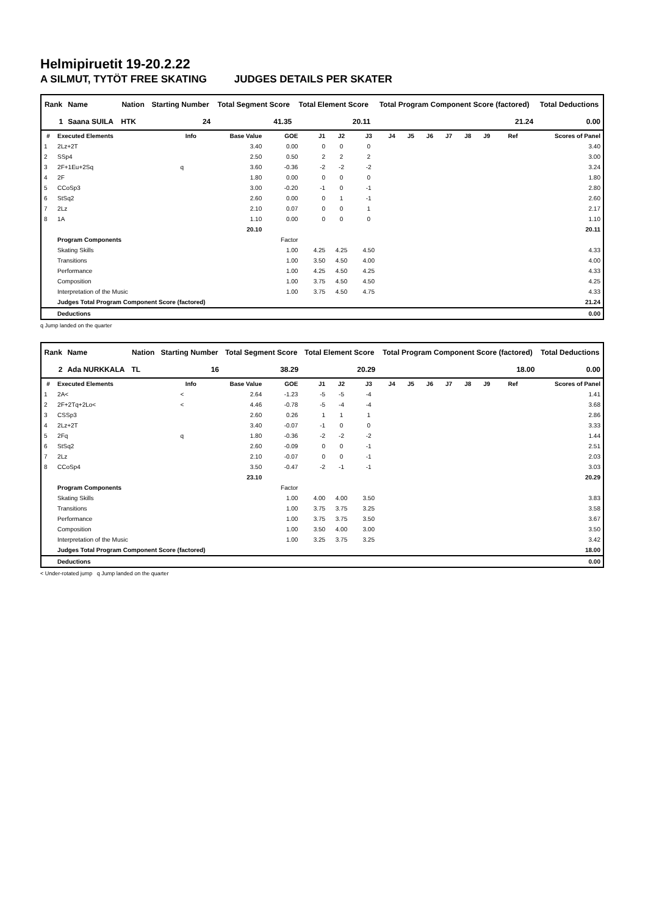Helmipiruetit 19-20.2.22
A SILMUT, TYTÖT FREE SKATING JUDGES DETAILS PER SKATER
| Rank | Name | Nation | Starting Number | Total Segment Score | Total Element Score | Total Program Component Score (factored) | Total Deductions |
| --- | --- | --- | --- | --- | --- | --- | --- |
| 1 | Saana SUILA | HTK | 24 | 41.35 | 20.11 | 21.24 | 0.00 |
| # | Executed Elements | Info | Base Value | GOE | J1 | J2 | J3 | J4 | J5 | J6 | J7 | J8 | J9 | Ref | Scores of Panel |
| --- | --- | --- | --- | --- | --- | --- | --- | --- | --- | --- | --- | --- | --- | --- | --- |
| 1 | 2Lz+2T | | 3.40 | 0.00 | 0 | 0 | 0 | | | | | | | | 3.40 |
| 2 | SSp4 | | 2.50 | 0.50 | 2 | 2 | 2 | | | | | | | | 3.00 |
| 3 | 2F+1Eu+2Sq | q | 3.60 | -0.36 | -2 | -2 | -2 | | | | | | | | 3.24 |
| 4 | 2F | | 1.80 | 0.00 | 0 | 0 | 0 | | | | | | | | 1.80 |
| 5 | CCoSp3 | | 3.00 | -0.20 | -1 | 0 | -1 | | | | | | | | 2.80 |
| 6 | StSq2 | | 2.60 | 0.00 | 0 | 1 | -1 | | | | | | | | 2.60 |
| 7 | 2Lz | | 2.10 | 0.07 | 0 | 0 | 1 | | | | | | | | 2.17 |
| 8 | 1A | | 1.10 | 0.00 | 0 | 0 | 0 | | | | | | | | 1.10 |
| | | | 20.10 | | | | | | | | | | | | 20.11 |
| | Program Components | | | Factor | | | | | | | | | | | |
| | Skating Skills | | | 1.00 | 4.25 | 4.25 | 4.50 | | | | | | | | 4.33 |
| | Transitions | | | 1.00 | 3.50 | 4.50 | 4.00 | | | | | | | | 4.00 |
| | Performance | | | 1.00 | 4.25 | 4.50 | 4.25 | | | | | | | | 4.33 |
| | Composition | | | 1.00 | 3.75 | 4.50 | 4.50 | | | | | | | | 4.25 |
| | Interpretation of the Music | | | 1.00 | 3.75 | 4.50 | 4.75 | | | | | | | | 4.33 |
| | Judges Total Program Component Score (factored) | | | | | | | | | | | | | | 21.24 |
| | Deductions | | | | | | | | | | | | | | 0.00 |
q Jump landed on the quarter
| Rank | Name | Nation | Starting Number | Total Segment Score | Total Element Score | Total Program Component Score (factored) | Total Deductions |
| --- | --- | --- | --- | --- | --- | --- | --- |
| 2 | Ada NURKKALA | TL | 16 | 38.29 | 20.29 | 18.00 | 0.00 |
| # | Executed Elements | Info | Base Value | GOE | J1 | J2 | J3 | J4 | J5 | J6 | J7 | J8 | J9 | Ref | Scores of Panel |
| --- | --- | --- | --- | --- | --- | --- | --- | --- | --- | --- | --- | --- | --- | --- | --- |
| 1 | 2A< | < | 2.64 | -1.23 | -5 | -5 | -4 | | | | | | | | 1.41 |
| 2 | 2F+2Tq+2Lo< | < | 4.46 | -0.78 | -5 | -4 | -4 | | | | | | | | 3.68 |
| 3 | CSSp3 | | 2.60 | 0.26 | 1 | 1 | 1 | | | | | | | | 2.86 |
| 4 | 2Lz+2T | | 3.40 | -0.07 | -1 | 0 | 0 | | | | | | | | 3.33 |
| 5 | 2Fq | q | 1.80 | -0.36 | -2 | -2 | -2 | | | | | | | | 1.44 |
| 6 | StSq2 | | 2.60 | -0.09 | 0 | 0 | -1 | | | | | | | | 2.51 |
| 7 | 2Lz | | 2.10 | -0.07 | 0 | 0 | -1 | | | | | | | | 2.03 |
| 8 | CCoSp4 | | 3.50 | -0.47 | -2 | -1 | -1 | | | | | | | | 3.03 |
| | | | 23.10 | | | | | | | | | | | | 20.29 |
| | Program Components | | | Factor | | | | | | | | | | | |
| | Skating Skills | | | 1.00 | 4.00 | 4.00 | 3.50 | | | | | | | | 3.83 |
| | Transitions | | | 1.00 | 3.75 | 3.75 | 3.25 | | | | | | | | 3.58 |
| | Performance | | | 1.00 | 3.75 | 3.75 | 3.50 | | | | | | | | 3.67 |
| | Composition | | | 1.00 | 3.50 | 4.00 | 3.00 | | | | | | | | 3.50 |
| | Interpretation of the Music | | | 1.00 | 3.25 | 3.75 | 3.25 | | | | | | | | 3.42 |
| | Judges Total Program Component Score (factored) | | | | | | | | | | | | | | 18.00 |
| | Deductions | | | | | | | | | | | | | | 0.00 |
< Under-rotated jump q Jump landed on the quarter